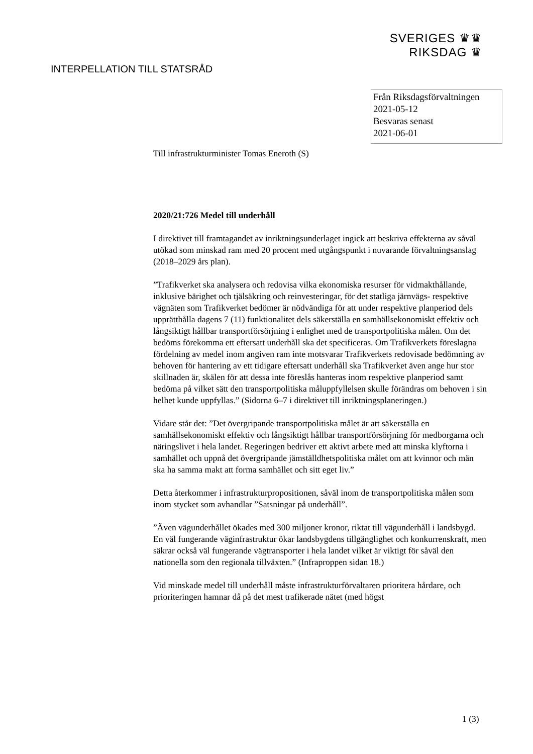SVERIGES ♛♛
RIKSDAG ♛
INTERPELLATION TILL STATSRÅD
Från Riksdagsförvaltningen
2021-05-12
Besvaras senast
2021-06-01
Till infrastrukturminister Tomas Eneroth (S)
2020/21:726 Medel till underhåll
I direktivet till framtagandet av inriktningsunderlaget ingick att beskriva effekterna av såväl utökad som minskad ram med 20 procent med utgångspunkt i nuvarande förvaltningsanslag (2018–2029 års plan).
”Trafikverket ska analysera och redovisa vilka ekonomiska resurser för vidmakthållande, inklusive bärighet och tjälsäkring och reinvesteringar, för det statliga järnvägs- respektive vägnäten som Trafikverket bedömer är nödvändiga för att under respektive planperiod dels upprätthålla dagens 7 (11) funktionalitet dels säkerställa en samhällsekonomiskt effektiv och långsiktigt hållbar transportförsörjning i enlighet med de transportpolitiska målen. Om det bedöms förekomma ett eftersatt underhåll ska det specificeras. Om Trafikverkets föreslagna fördelning av medel inom angiven ram inte motsvarar Trafikverkets redovisade bedömning av behoven för hantering av ett tidigare eftersatt underhåll ska Trafikverket även ange hur stor skillnaden är, skälen för att dessa inte föreslås hanteras inom respektive planperiod samt bedöma på vilket sätt den transportpolitiska måluppfyllelsen skulle förändras om behoven i sin helhet kunde uppfyllas.” (Sidorna 6–7 i direktivet till inriktningsplaneringen.)
Vidare står det: ”Det övergripande transportpolitiska målet är att säkerställa en samhällsekonomiskt effektiv och långsiktigt hållbar transportförsörjning för medborgarna och näringslivet i hela landet. Regeringen bedriver ett aktivt arbete med att minska klyftorna i samhället och uppnå det övergripande jämställdhetspolitiska målet om att kvinnor och män ska ha samma makt att forma samhället och sitt eget liv.”
Detta återkommer i infrastrukturpropositionen, såväl inom de transportpolitiska målen som inom stycket som avhandlar ”Satsningar på underhåll”.
”Även vägunderhållet ökades med 300 miljoner kronor, riktat till vägunderhåll i landsbygd. En väl fungerande väginfrastruktur ökar landsbygdens tillgänglighet och konkurrenskraft, men säkrar också väl fungerande vägtransporter i hela landet vilket är viktigt för såväl den nationella som den regionala tillväxten.” (Infraproppen sidan 18.)
Vid minskade medel till underhåll måste infrastrukturförvaltaren prioritera hårdare, och prioriteringen hamnar då på det mest trafikerade nätet (med högst
1 (3)